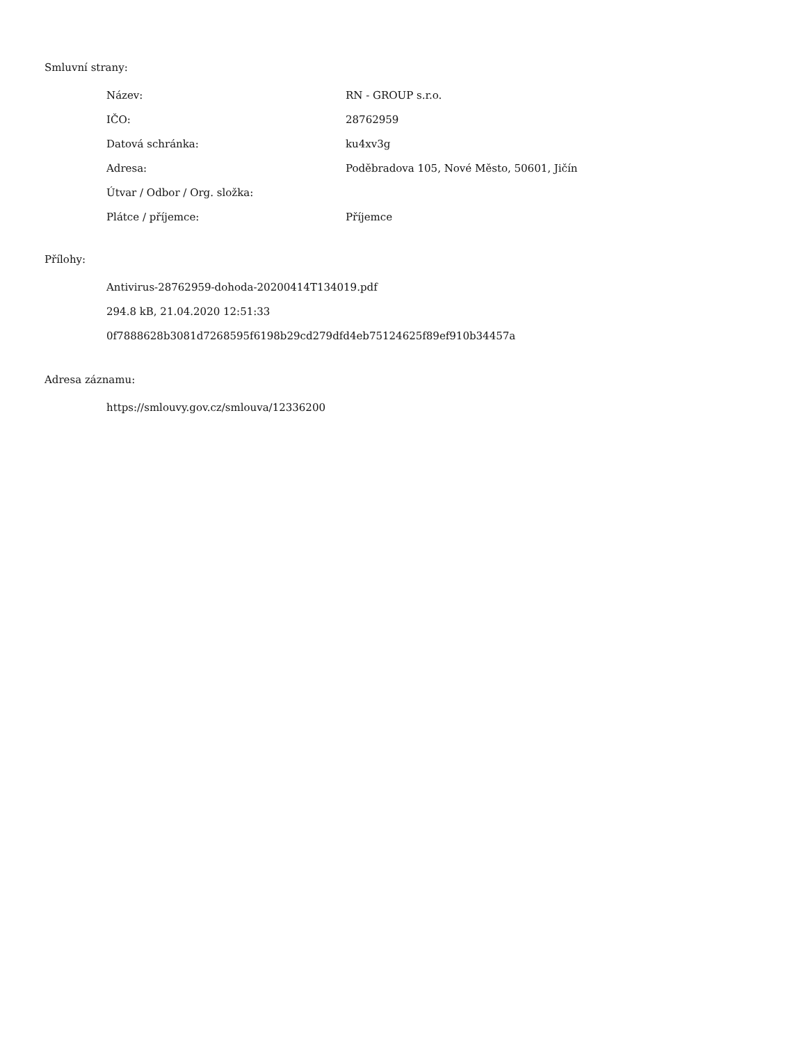Smluvní strany:
| Název: | RN - GROUP s.r.o. |
| IČO: | 28762959 |
| Datová schránka: | ku4xv3g |
| Adresa: | Poděbradova 105, Nové Město, 50601, Jičín |
| Útvar / Odbor / Org. složka: | |
| Plátce / příjemce: | Příjemce |
Přílohy:
Antivirus-28762959-dohoda-20200414T134019.pdf
294.8 kB, 21.04.2020 12:51:33
0f7888628b3081d7268595f6198b29cd279dfd4eb75124625f89ef910b34457a
Adresa záznamu:
https://smlouvy.gov.cz/smlouva/12336200